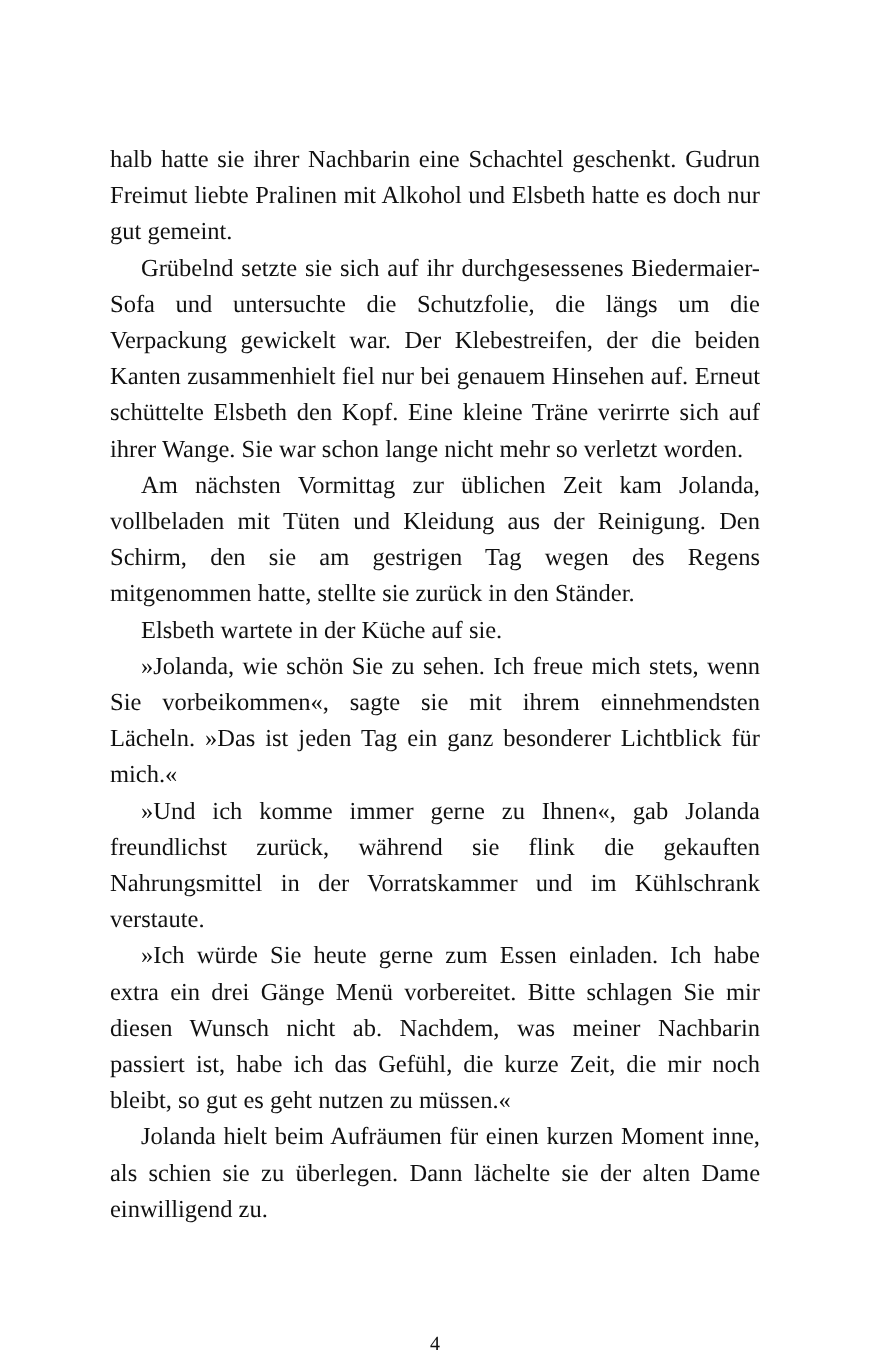halb hatte sie ihrer Nachbarin eine Schachtel geschenkt. Gudrun Freimut liebte Pralinen mit Alkohol und Elsbeth hatte es doch nur gut gemeint.
Grübelnd setzte sie sich auf ihr durchgesessenes Biedermaier-Sofa und untersuchte die Schutzfolie, die längs um die Verpackung gewickelt war. Der Klebestreifen, der die beiden Kanten zusammenhielt fiel nur bei genauem Hinsehen auf. Erneut schüttelte Elsbeth den Kopf. Eine kleine Träne verirrte sich auf ihrer Wange. Sie war schon lange nicht mehr so verletzt worden.
Am nächsten Vormittag zur üblichen Zeit kam Jolanda, vollbeladen mit Tüten und Kleidung aus der Reinigung. Den Schirm, den sie am gestrigen Tag wegen des Regens mitgenommen hatte, stellte sie zurück in den Ständer.
Elsbeth wartete in der Küche auf sie.
»Jolanda, wie schön Sie zu sehen. Ich freue mich stets, wenn Sie vorbeikommen«, sagte sie mit ihrem einnehmendsten Lächeln. »Das ist jeden Tag ein ganz besonderer Lichtblick für mich.«
»Und ich komme immer gerne zu Ihnen«, gab Jolanda freundlichst zurück, während sie flink die gekauften Nahrungsmittel in der Vorratskammer und im Kühlschrank verstaute.
»Ich würde Sie heute gerne zum Essen einladen. Ich habe extra ein drei Gänge Menü vorbereitet. Bitte schlagen Sie mir diesen Wunsch nicht ab. Nachdem, was meiner Nachbarin passiert ist, habe ich das Gefühl, die kurze Zeit, die mir noch bleibt, so gut es geht nutzen zu müssen.«
Jolanda hielt beim Aufräumen für einen kurzen Moment inne, als schien sie zu überlegen. Dann lächelte sie der alten Dame einwilligend zu.
4